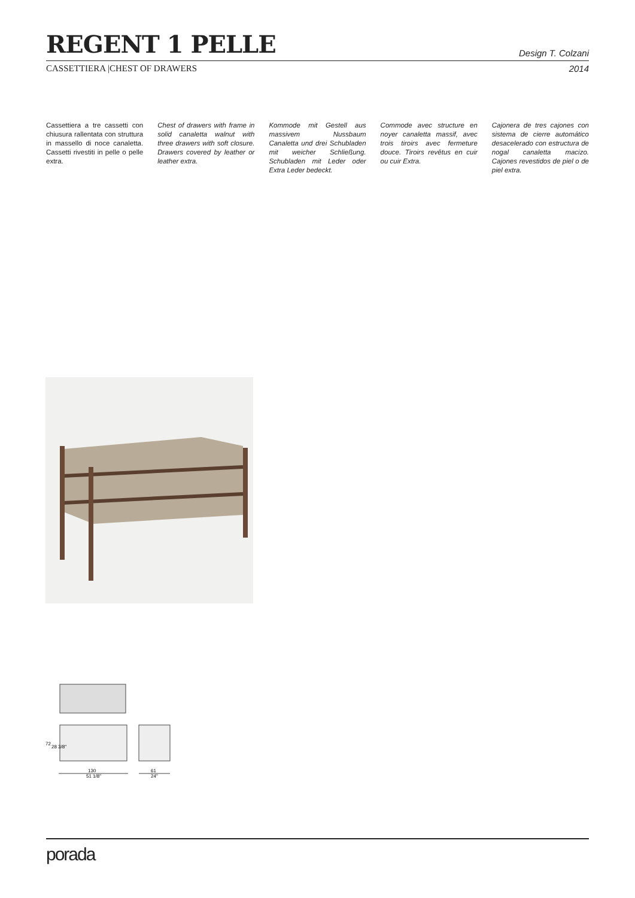REGENT 1 PELLE
Design T. Colzani
CASSETTIERA |CHEST OF DRAWERS 2014
Cassettiera a tre cassetti con chiusura rallentata con struttura in massello di noce canaletta. Cassetti rivestiti in pelle o pelle extra.
Chest of drawers with frame in solid canaletta walnut with three drawers with soft closure. Drawers covered by leather or leather extra.
Kommode mit Gestell aus massivem Nussbaum Canaletta und drei Schubladen mit weicher Schließung. Schubladen mit Leder oder Extra Leder bedeckt.
Commode avec structure en noyer canaletta massif, avec trois tiroirs avec fermeture douce. Tiroirs revêtus en cuir ou cuir Extra.
Cajonera de tres cajones con sistema de cierre automático desacelerado con estructura de nogal canaletta macizo. Cajones revestidos de piel o de piel extra.
130
51 1/8"
61
24"
72
28 3/8"
porada